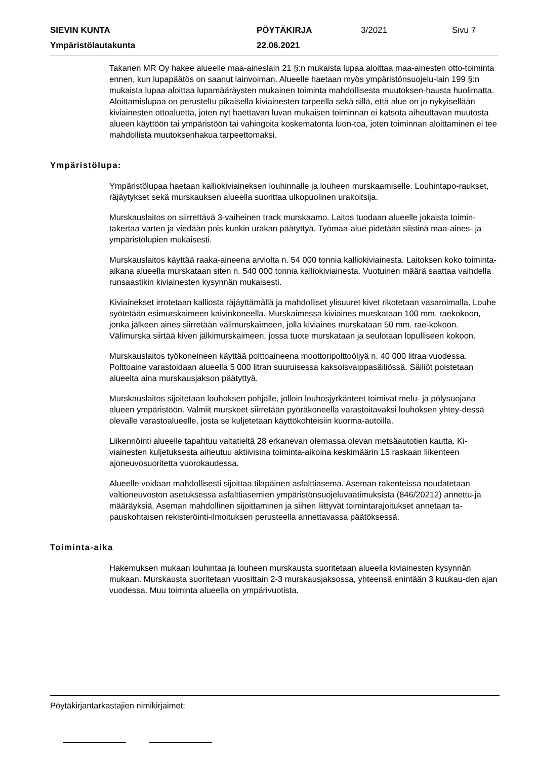SIEVIN KUNTA
PÖYTÄKIRJA
3/2021
Sivu 7
Ympäristölautakunta
22.06.2021
Takanen MR Oy hakee alueelle maa-aineslain 21 §:n mukaista lupaa aloittaa maa-ainesten otto-toiminta ennen, kun lupapäätös on saanut lainvoiman. Alueelle haetaan myös ympäristönsuojelu-lain 199 §:n mukaista lupaa aloittaa lupamääräysten mukainen toiminta mahdollisesta muutoksen-hausta huolimatta. Aloittamislupaa on perusteltu pikaisella kiviainesten tarpeella sekä sillä, että alue on jo nykyisellään kiviainesten ottoaluetta, joten nyt haettavan luvan mukaisen toiminnan ei katsota aiheuttavan muutosta alueen käyttöön tai ympäristöön tai vahingoita koskematonta luon-toa, joten toiminnan aloittaminen ei tee mahdollista muutoksenhakua tarpeettomaksi.
Ympäristölupa:
Ympäristölupaa haetaan kalliokiviaineksen louhinnalle ja louheen murskaamiselle. Louhintapo-raukset, räjäytykset sekä murskauksen alueella suorittaa ulkopuolinen urakoitsija.
Murskauslaitos on siirrettävä 3-vaiheinen track murskaamo. Laitos tuodaan alueelle jokaista toimin-takertaa varten ja viedään pois kunkin urakan päätyttyä. Työmaa-alue pidetään siistinä maa-aines- ja ympäristölupien mukaisesti.
Murskauslaitos käyttää raaka-aineena arviolta n. 54 000 tonnia kalliokiviainesta. Laitoksen koko toiminta-aikana alueella murskataan siten n. 540 000 tonnia kalliokiviainesta. Vuotuinen määrä saattaa vaihdella runsaastikin kiviainesten kysynnän mukaisesti.
Kiviainekset irrotetaan kalliosta räjäyttämällä ja mahdolliset ylisuuret kivet rikotetaan vasaroimalla. Louhe syötetään esimurskaimeen kaivinkoneella. Murskaimessa kiviaines murskataan 100 mm. raekokoon, jonka jälkeen aines siirretään välimurskaimeen, jolla kiviaines murskataan 50 mm. rae-kokoon. Välimurska siirtää kiven jälkimurskaimeen, jossa tuote murskataan ja seulotaan lopulliseen kokoon.
Murskauslaitos työkoneineen käyttää polttoaineena moottoripolttoöljyä n. 40 000 litraa vuodessa. Polttoaine varastoidaan alueella 5 000 litran suuruisessa kaksoisvaippasäiliössä. Säiliöt poistetaan alueelta aina murskausjakson päätyttyä.
Murskauslaitos sijoitetaan louhoksen pohjalle, jolloin louhosjyrkänteet toimivat melu- ja pölysuojana alueen ympäristöön. Valmiit murskeet siirretään pyöräkoneella varastoitavaksi louhoksen yhtey-dessä olevalle varastoalueelle, josta se kuljetetaan käyttökohteisiin kuorma-autoilla.
Liikennöinti alueelle tapahtuu valtatieltä 28 erkanevan olemassa olevan metsäautotien kautta. Ki-viainesten kuljetuksesta aiheutuu aktiivisina toiminta-aikoina keskimäärin 15 raskaan liikenteen ajoneuvosuoritetta vuorokaudessa.
Alueelle voidaan mahdollisesti sijoittaa tilapäinen asfalttiasema. Aseman rakenteissa noudatetaan valtioneuvoston asetuksessa asfalttiasemien ympäristönsuojeluvaatimuksista (846/20212) annettu-ja määräyksiä. Aseman mahdollinen sijoittaminen ja siihen liittyvät toimintarajoitukset annetaan ta-pauskohtaisen rekisteröinti-ilmoituksen perusteella annettavassa päätöksessä.
Toiminta-aika
Hakemuksen mukaan louhintaa ja louheen murskausta suoritetaan alueella kiviainesten kysynnän mukaan. Murskausta suoritetaan vuosittain 2-3 murskausjaksossa, yhteensä enintään 3 kuukau-den ajan vuodessa. Muu toiminta alueella on ympärivuotista.
Pöytäkirjantarkastajien nimikirjaimet: